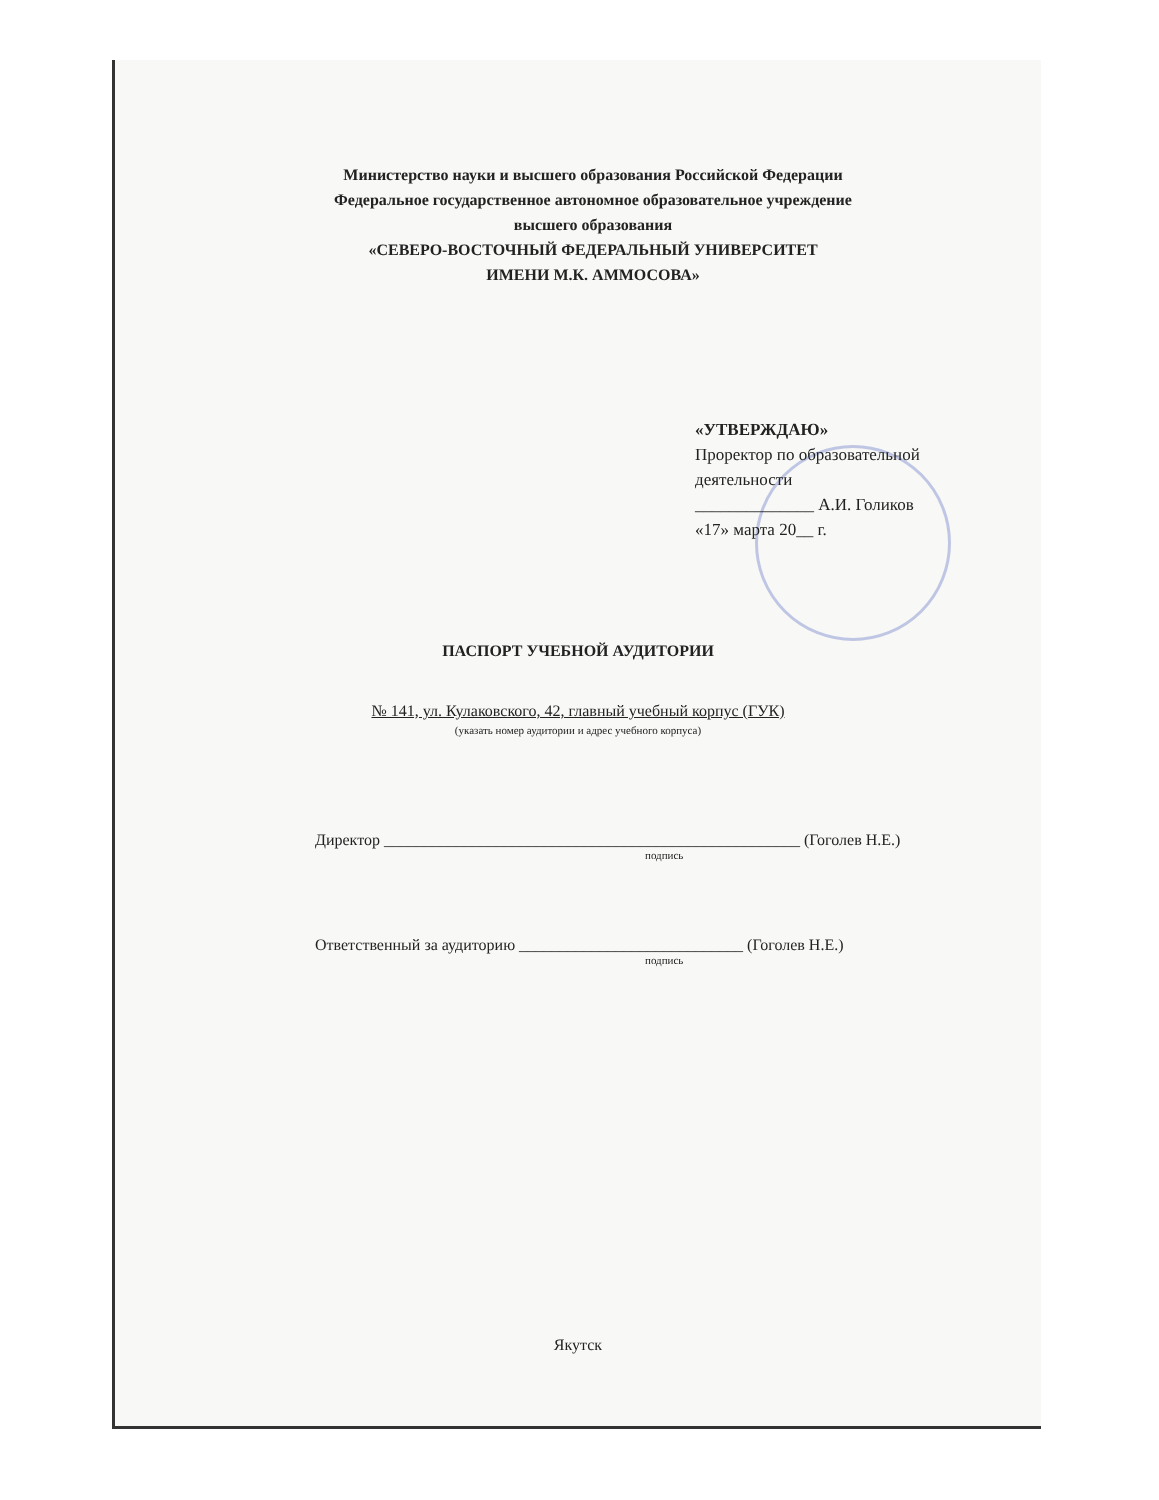Министерство науки и высшего образования Российской Федерации
Федеральное государственное автономное образовательное учреждение
высшего образования
«СЕВЕРО-ВОСТОЧНЫЙ ФЕДЕРАЛЬНЫЙ УНИВЕРСИТЕТ
ИМЕНИ М.К. АММОСОВА»
«УТВЕРЖДАЮ»
Проректор по образовательной деятельности
______________ А.И. Голиков
«17» марта 20__ г.
ПАСПОРТ УЧЕБНОЙ АУДИТОРИИ
№ 141, ул. Кулаковского, 42, главный учебный корпус (ГУК)
(указать номер аудитории и адрес учебного корпуса)
Директор ____________________________________________________ (Гоголев Н.Е.)
подпись
Ответственный за аудиторию ____________________________ (Гоголев Н.Е.)
подпись
Якутск